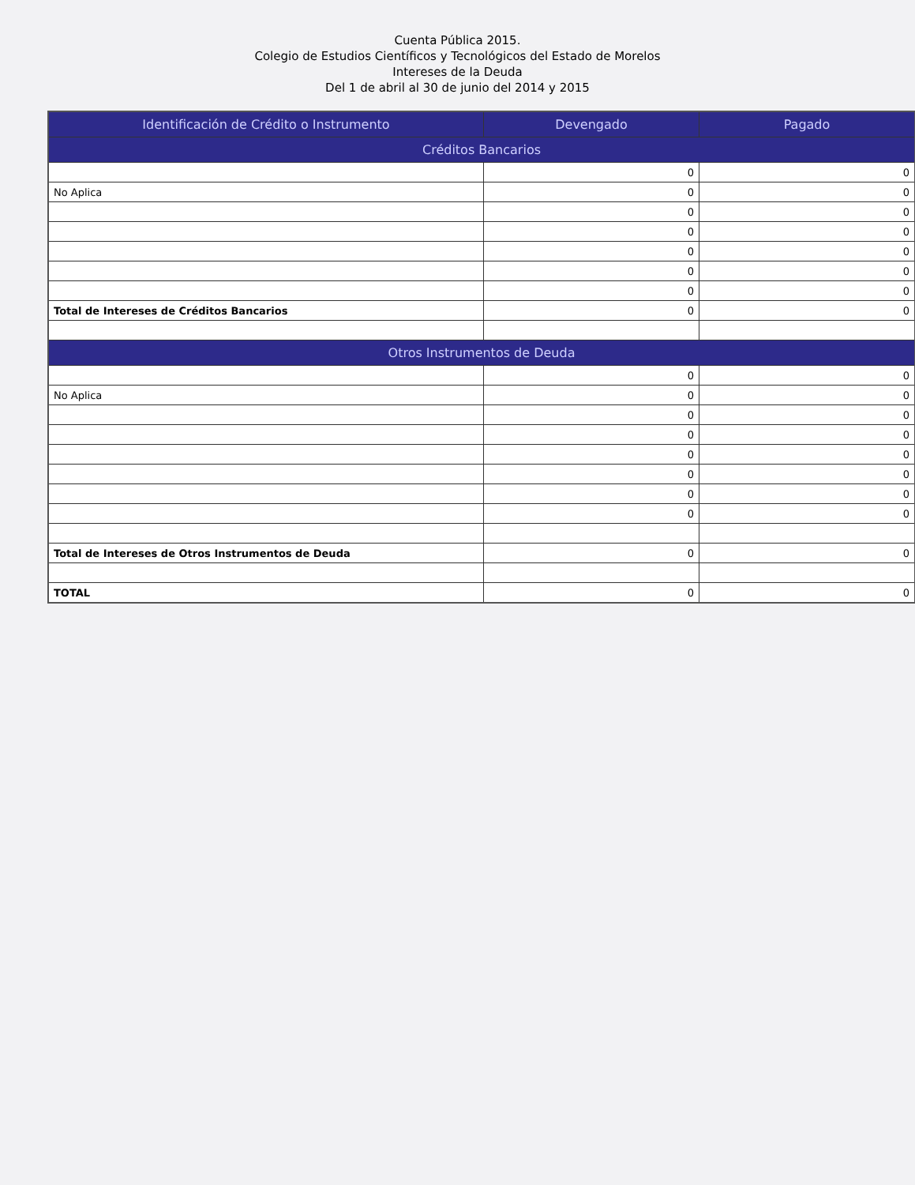Cuenta Pública 2015.
Colegio de Estudios Científicos y Tecnológicos del Estado de Morelos
Intereses de la Deuda
Del 1 de abril al 30 de junio del 2014 y 2015
| Identificación de Crédito o Instrumento | Devengado | Pagado |
| --- | --- | --- |
| Créditos Bancarios | | |
| | 0 | 0 |
| No Aplica | 0 | 0 |
| | 0 | 0 |
| | 0 | 0 |
| | 0 | 0 |
| | 0 | 0 |
| | 0 | 0 |
| Total de Intereses de Créditos Bancarios | 0 | 0 |
| Otros Instrumentos de Deuda | | |
| | 0 | 0 |
| No Aplica | 0 | 0 |
| | 0 | 0 |
| | 0 | 0 |
| | 0 | 0 |
| | 0 | 0 |
| | 0 | 0 |
| | 0 | 0 |
| Total de Intereses de Otros Instrumentos de Deuda | 0 | 0 |
| TOTAL | 0 | 0 |